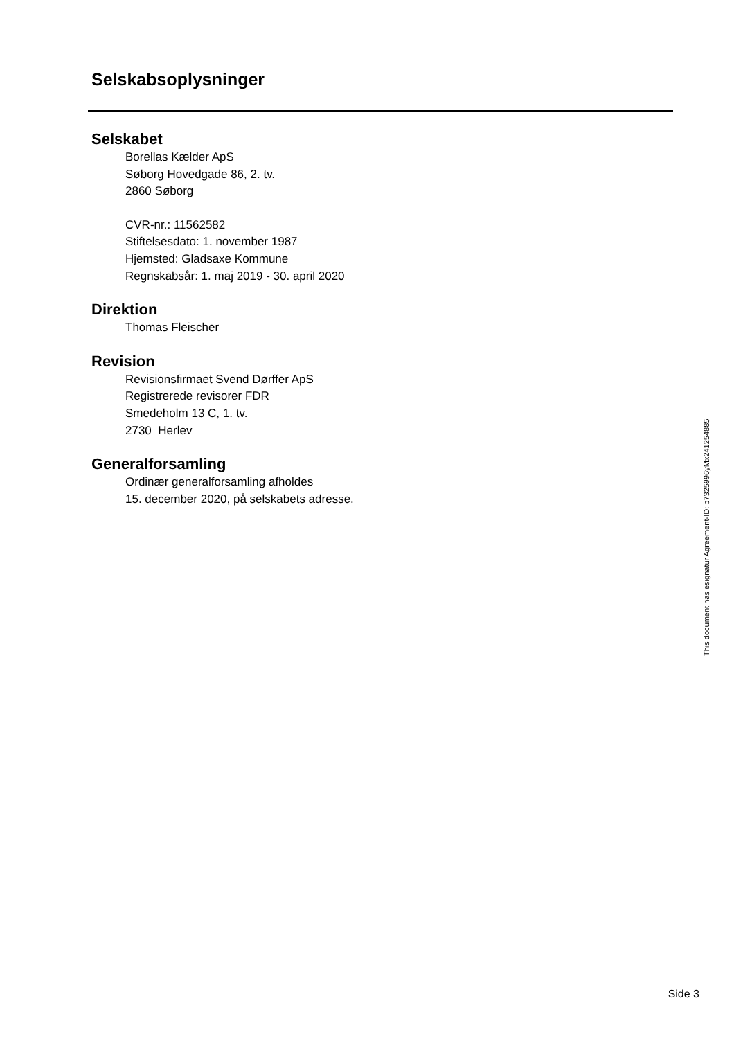Selskabsoplysninger
Selskabet
Borellas Kælder ApS
Søborg Hovedgade 86, 2. tv.
2860 Søborg
CVR-nr.: 11562582
Stiftelsesdato: 1. november 1987
Hjemsted: Gladsaxe Kommune
Regnskabsår: 1. maj 2019 - 30. april 2020
Direktion
Thomas Fleischer
Revision
Revisionsfirmaet Svend Dørffer ApS
Registrerede revisorer FDR
Smedeholm 13 C, 1. tv.
2730 Herlev
Generalforsamling
Ordinær generalforsamling afholdes
15. december 2020, på selskabets adresse.
This document has esignatur Agreement-ID: b7325996yMx241254885
Side 3